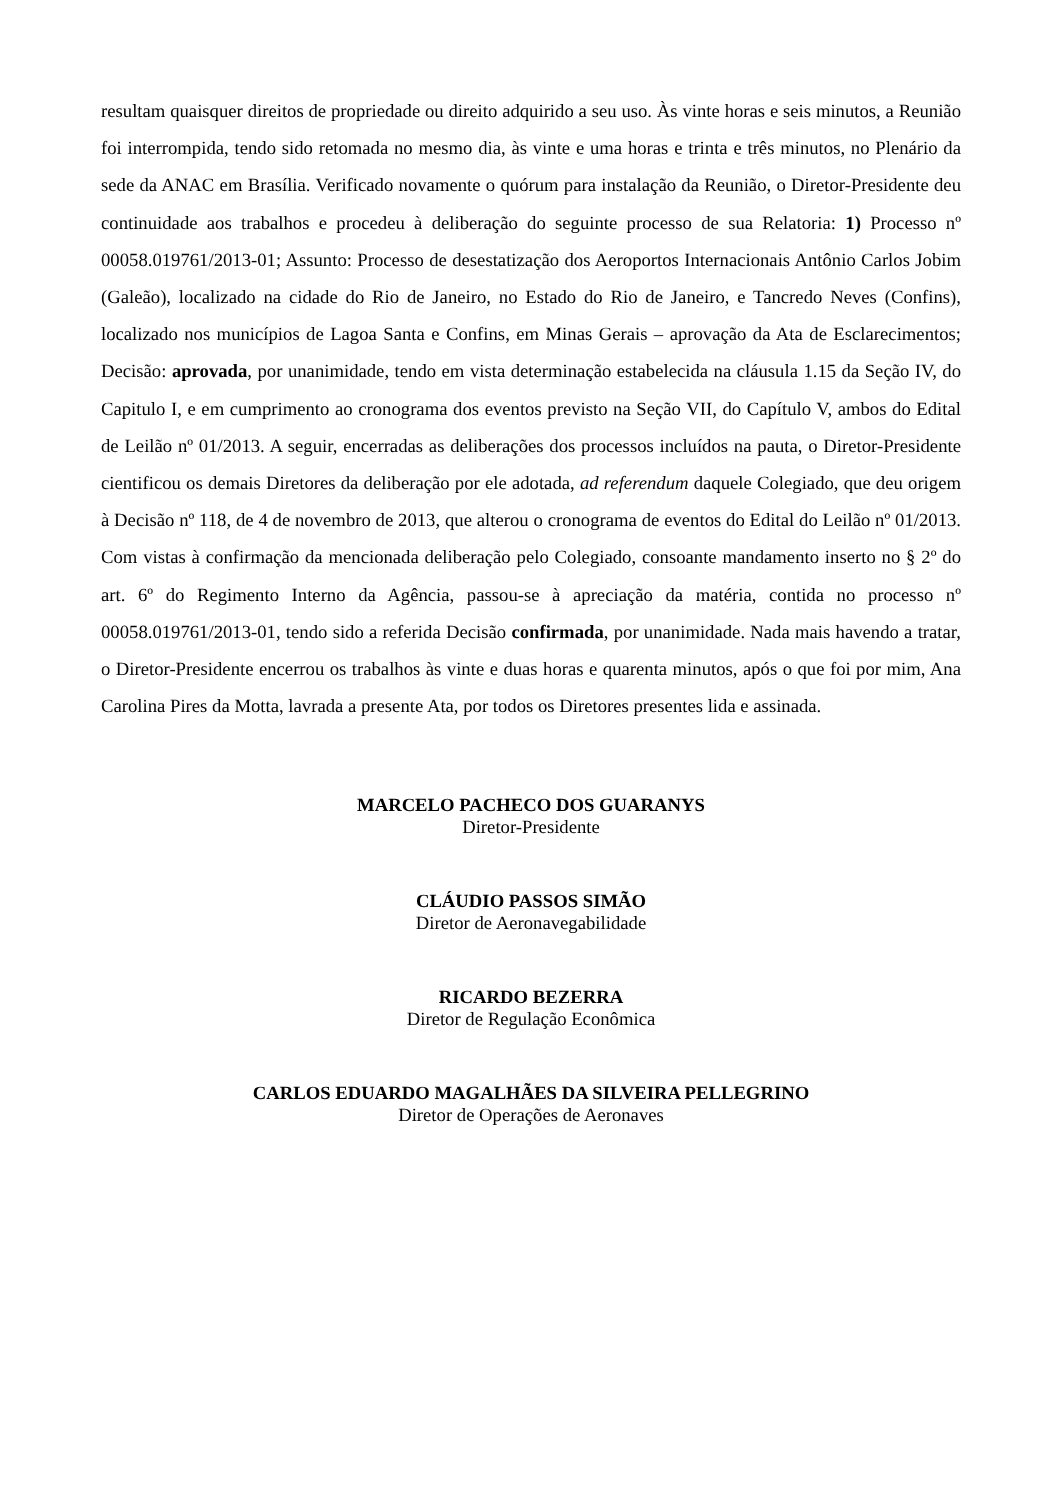resultam quaisquer direitos de propriedade ou direito adquirido a seu uso. Às vinte horas e seis minutos, a Reunião foi interrompida, tendo sido retomada no mesmo dia, às vinte e uma horas e trinta e três minutos, no Plenário da sede da ANAC em Brasília. Verificado novamente o quórum para instalação da Reunião, o Diretor-Presidente deu continuidade aos trabalhos e procedeu à deliberação do seguinte processo de sua Relatoria: 1) Processo nº 00058.019761/2013-01; Assunto: Processo de desestatização dos Aeroportos Internacionais Antônio Carlos Jobim (Galeão), localizado na cidade do Rio de Janeiro, no Estado do Rio de Janeiro, e Tancredo Neves (Confins), localizado nos municípios de Lagoa Santa e Confins, em Minas Gerais – aprovação da Ata de Esclarecimentos; Decisão: aprovada, por unanimidade, tendo em vista determinação estabelecida na cláusula 1.15 da Seção IV, do Capitulo I, e em cumprimento ao cronograma dos eventos previsto na Seção VII, do Capítulo V, ambos do Edital de Leilão nº 01/2013. A seguir, encerradas as deliberações dos processos incluídos na pauta, o Diretor-Presidente cientificou os demais Diretores da deliberação por ele adotada, ad referendum daquele Colegiado, que deu origem à Decisão nº 118, de 4 de novembro de 2013, que alterou o cronograma de eventos do Edital do Leilão nº 01/2013. Com vistas à confirmação da mencionada deliberação pelo Colegiado, consoante mandamento inserto no § 2º do art. 6º do Regimento Interno da Agência, passou-se à apreciação da matéria, contida no processo nº 00058.019761/2013-01, tendo sido a referida Decisão confirmada, por unanimidade. Nada mais havendo a tratar, o Diretor-Presidente encerrou os trabalhos às vinte e duas horas e quarenta minutos, após o que foi por mim, Ana Carolina Pires da Motta, lavrada a presente Ata, por todos os Diretores presentes lida e assinada.
MARCELO PACHECO DOS GUARANYS
Diretor-Presidente
CLÁUDIO PASSOS SIMÃO
Diretor de Aeronavegabilidade
RICARDO BEZERRA
Diretor de Regulação Econômica
CARLOS EDUARDO MAGALHÃES DA SILVEIRA PELLEGRINO
Diretor de Operações de Aeronaves